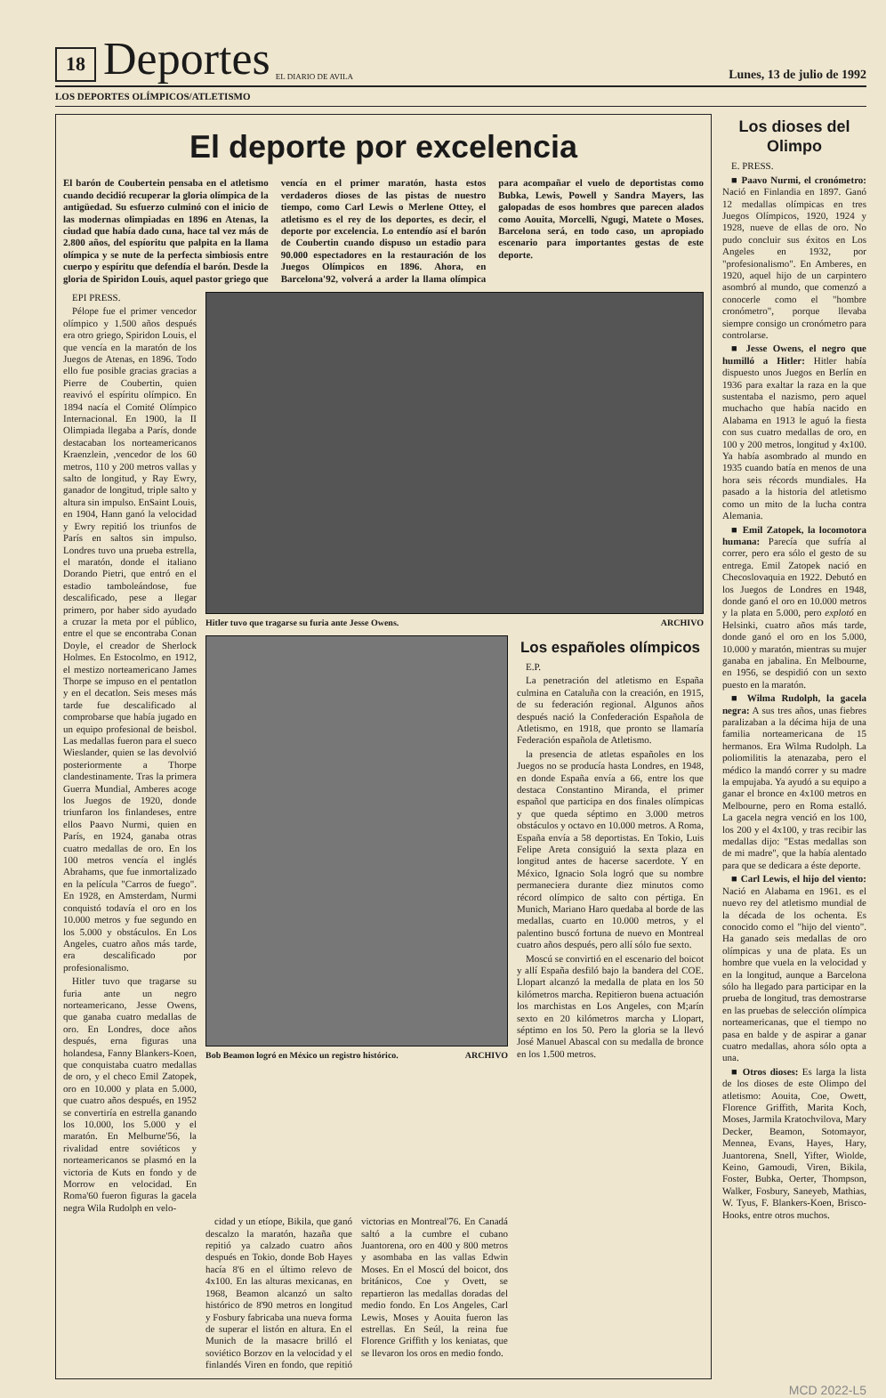18 Deportes EL DIARIO DE AVILA Lunes, 13 de julio de 1992
LOS DEPORTES OLÍMPICOS/ATLETISMO
El deporte por excelencia
El barón de Coubertein pensaba en el atletismo cuando decidió recuperar la gloria olímpica de la antigüedad. Su esfuerzo culminó con el inicio de las modernas olimpiadas en 1896 en Atenas, la ciudad que había dado cuna, hace tal vez más de 2.800 años, del espíoritu que palpita en la llama olímpica y se nute de la perfecta simbiosis entre cuerpo y espíritu que defendía el barón. Desde la gloria de Spiridon Louis, aquel pastor griego que vencía en el primer maratón, hasta estos verdaderos dioses de las pistas de nuestro tiempo, como Carl Lewis o Merlene Ottey, el atletismo es el rey de los deportes, es decir, el deporte por excelencia. Lo entendío así el barón de Coubertin cuando dispuso un estadio para 90.000 espectadores en la restauración de los Juegos Olímpicos en 1896. Ahora, en Barcelona'92, volverá a arder la llama olímpica para acompañar el vuelo de deportistas como Bubka, Lewis, Powell y Sandra Mayers, las galopadas de esos hombres que parecen alados como Aouita, Morcelli, Ngugi, Matete o Moses. Barcelona será, en todo caso, un apropiado escenario para importantes gestas de este deporte.
EPI PRESS.
Pélope fue el primer vencedor olímpico y 1.500 años después era otro griego, Spiridon Louis, el que vencía en la maratón de los Juegos de Atenas, en 1896. Todo ello fue posible gracias gracias a Pierre de Coubertin, quien reavivó el espíritu olímpico. En 1894 nacía el Comité Olímpico Internacional. En 1900, la II Olimpiada llegaba a París, donde destacaban los norteamericanos Kraenzlein, ,vencedor de los 60 metros, 110 y 200 metros vallas y salto de longitud, y Ray Ewry, ganador de longitud, triple salto y altura sin impulso. EnSaint Louis, en 1904, Hann ganó la velocidad y Ewry repitió los triunfos de París en saltos sin impulso. Londres tuvo una prueba estrella, el maratón, donde el italiano Dorando Pietri, que entró en el estadio tamboleándose, fue descalificado, pese a llegar primero, por haber sido ayudado a cruzar la meta por el público, entre el que se encontraba Conan Doyle, el creador de Sherlock Holmes. En Estocolmo, en 1912, el mestizo norteamericano James Thorpe se impuso en el pentatlon y en el decatlon. Seis meses más tarde fue descalificado al comprobarse que había jugado en un equipo profesional de beisbol. Las medallas fueron para el sueco Wieslander, quien se las devolvió posteriormente a Thorpe clandestinamente. Tras la primera Guerra Mundial, Amberes acoge los Juegos de 1920, donde triunfaron los finlandeses, entre ellos Paavo Nurmi, quien en París, en 1924, ganaba otras cuatro medallas de oro. En los 100 metros vencía el inglés Abrahams, que fue inmortalizado en la película "Carros de fuego". En 1928, en Amsterdam, Nurmi conquistó todavía el oro en los 10.000 metros y fue segundo en los 5.000 y obstáculos. En Los Angeles, cuatro años más tarde, era descalificado por profesionalismo.
Hitler tuvo que tragarse su furia ante un negro norteamericano, Jesse Owens, que ganaba cuatro medallas de oro. En Londres, doce años después, erna figuras una holandesa, Fanny Blankers-Koen, que conquistaba cuatro medallas de oro, y el checo Emil Zatopek, oro en 10.000 y plata en 5.000, que cuatro años después, en 1952 se convertiría en estrella ganando los 10.000, los 5.000 y el maratón. En Melburne'56, la rivalidad entre soviéticos y norteamericanos se plasmó en la victoria de Kuts en fondo y de Morrow en velocidad. En Roma'60 fueron figuras la gacela negra Wila Rudolph en velo-
Hitler tuvo que tragarse su furia ante Jesse Owens. ARCHIVO
Bob Beamon logró en México un registro histórico. ARCHIVO
Los españoles olímpicos
E.P.
La penetración del atletismo en España culmina en Cataluña con la creación, en 1915, de su federación regional. Algunos años después nació la Confederación Española de Atletismo, en 1918, que pronto se llamaría Federación española de Atletismo.
la presencia de atletas españoles en los Juegos no se producía hasta Londres, en 1948, en donde España envía a 66, entre los que destaca Constantino Miranda, el primer español que participa en dos finales olímpicas y que queda séptimo en 3.000 metros obstáculos y octavo en 10.000 metros. A Roma, España envía a 58 deportistas. En Tokio, Luis Felipe Areta consiguió la sexta plaza en longitud antes de hacerse sacerdote. Y en México, Ignacio Sola logró que su nombre permaneciera durante diez minutos como récord olímpico de salto con pértiga. En Munich, Mariano Haro quedaba al borde de las medallas, cuarto en 10.000 metros, y el palentino buscó fortuna de nuevo en Montreal cuatro años después, pero allí sólo fue sexto.
Moscú se convirtió en el escenario del boicot y allí España desfiló bajo la bandera del COE. Llopart alcanzó la medalla de plata en los 50 kilómetros marcha. Repitieron buena actuación los marchistas en Los Angeles, con M;arín sexto en 20 kilómetros marcha y Llopart, séptimo en los 50. Pero la gloria se la llevó José Manuel Abascal con su medalla de bronce en los 1.500 metros.
cidad y un etíope, Bikila, que ganó descalzo la maratón, hazaña que repitió ya calzado cuatro años después en Tokio, donde Bob Hayes hacía 8'6 en el último relevo de 4x100. En las alturas mexicanas, en 1968, Beamon alcanzó un salto histórico de 8'90 metros en longitud y Fosbury fabricaba una nueva forma de superar el listón en altura. En el Munich de la masacre brilló el soviético Borzov en la velocidad y el finlandés Viren en fondo, que repitió victorias en Montreal'76. En Canadá saltó a la cumbre el cubano Juantorena, oro en 400 y 800 metros y asombaba en las vallas Edwin Moses. En el Moscú del boicot, dos británicos, Coe y Ovett, se repartieron las medallas doradas del medio fondo. En Los Angeles, Carl Lewis, Moses y Aouita fueron las estrellas. En Seúl, la reina fue Florence Griffith y los keniatas, que se llevaron los oros en medio fondo.
Los dioses del Olimpo
E. PRESS.
■ Paavo Nurmi, el cronómetro: Nació en Finlandia en 1897. Ganó 12 medallas olímpicas en tres Juegos Olímpicos, 1920, 1924 y 1928, nueve de ellas de oro. No pudo concluir sus éxitos en Los Angeles en 1932, por "profesionalismo". En Amberes, en 1920, aquel hijo de un carpintero asombró al mundo, que comenzó a conocerle como el "hombre cronómetro", porque llevaba siempre consigo un cronómetro para controlarse.
■ Jesse Owens, el negro que humilló a Hitler: Hitler había dispuesto unos Juegos en Berlín en 1936 para exaltar la raza en la que sustentaba el nazismo, pero aquel muchacho que había nacido en Alabama en 1913 le aguó la fiesta con sus cuatro medallas de oro, en 100 y 200 metros, longitud y 4x100. Ya había asombrado al mundo en 1935 cuando batía en menos de una hora seis récords mundiales. Ha pasado a la historia del atletismo como un mito de la lucha contra Alemania.
■ Emil Zatopek, la locomotora humana: Parecía que sufría al correr, pero era sólo el gesto de su entrega. Emil Zatopek nació en Checoslovaquia en 1922. Debutó en los Juegos de Londres en 1948, donde ganó el oro en 10.000 metros y la plata en 5.000, pero explotó en Helsinki, cuatro años más tarde, donde ganó el oro en los 5.000, 10.000 y maratón, mientras su mujer ganaba en jabalina. En Melbourne, en 1956, se despidió con un sexto puesto en la maratón.
■ Wilma Rudolph, la gacela negra: A sus tres años, unas fiebres paralizaban a la décima hija de una familia norteamericana de 15 hermanos. Era Wilma Rudolph. La poliomilitis la atenazaba, pero el médico la mandó correr y su madre la empujaba. Ya ayudó a su equipo a ganar el bronce en 4x100 metros en Melbourne, pero en Roma estalló. La gacela negra venció en los 100, los 200 y el 4x100, y tras recibir las medallas dijo: "Estas medallas son de mi madre", que la había alentado para que se dedicara a éste deporte.
■ Carl Lewis, el hijo del viento: Nació en Alabama en 1961. es el nuevo rey del atletismo mundial de la década de los ochenta. Es conocido como el "hijo del viento". Ha ganado seis medallas de oro olímpicas y una de plata. Es un hombre que vuela en la velocidad y en la longitud, aunque a Barcelona sólo ha llegado para participar en la prueba de longitud, tras demostrarse en las pruebas de selección olímpica norteamericanas, que el tiempo no pasa en balde y de aspirar a ganar cuatro medallas, ahora sólo opta a una.
■ Otros dioses: Es larga la lista de los dioses de este Olimpo del atletismo: Aouita, Coe, Owett, Florence Griffith, Marita Koch, Moses, Jarmila Kratochvilova, Mary Decker, Beamon, Sotomayor, Mennea, Evans, Hayes, Hary, Juantorena, Snell, Yifter, Wiolde, Keino, Gamoudi, Viren, Bikila, Foster, Bubka, Oerter, Thompson, Walker, Fosbury, Saneyeb, Mathias, W. Tyus, F. Blankers-Koen, Brisco-Hooks, entre otros muchos.
MCD 2022-L5